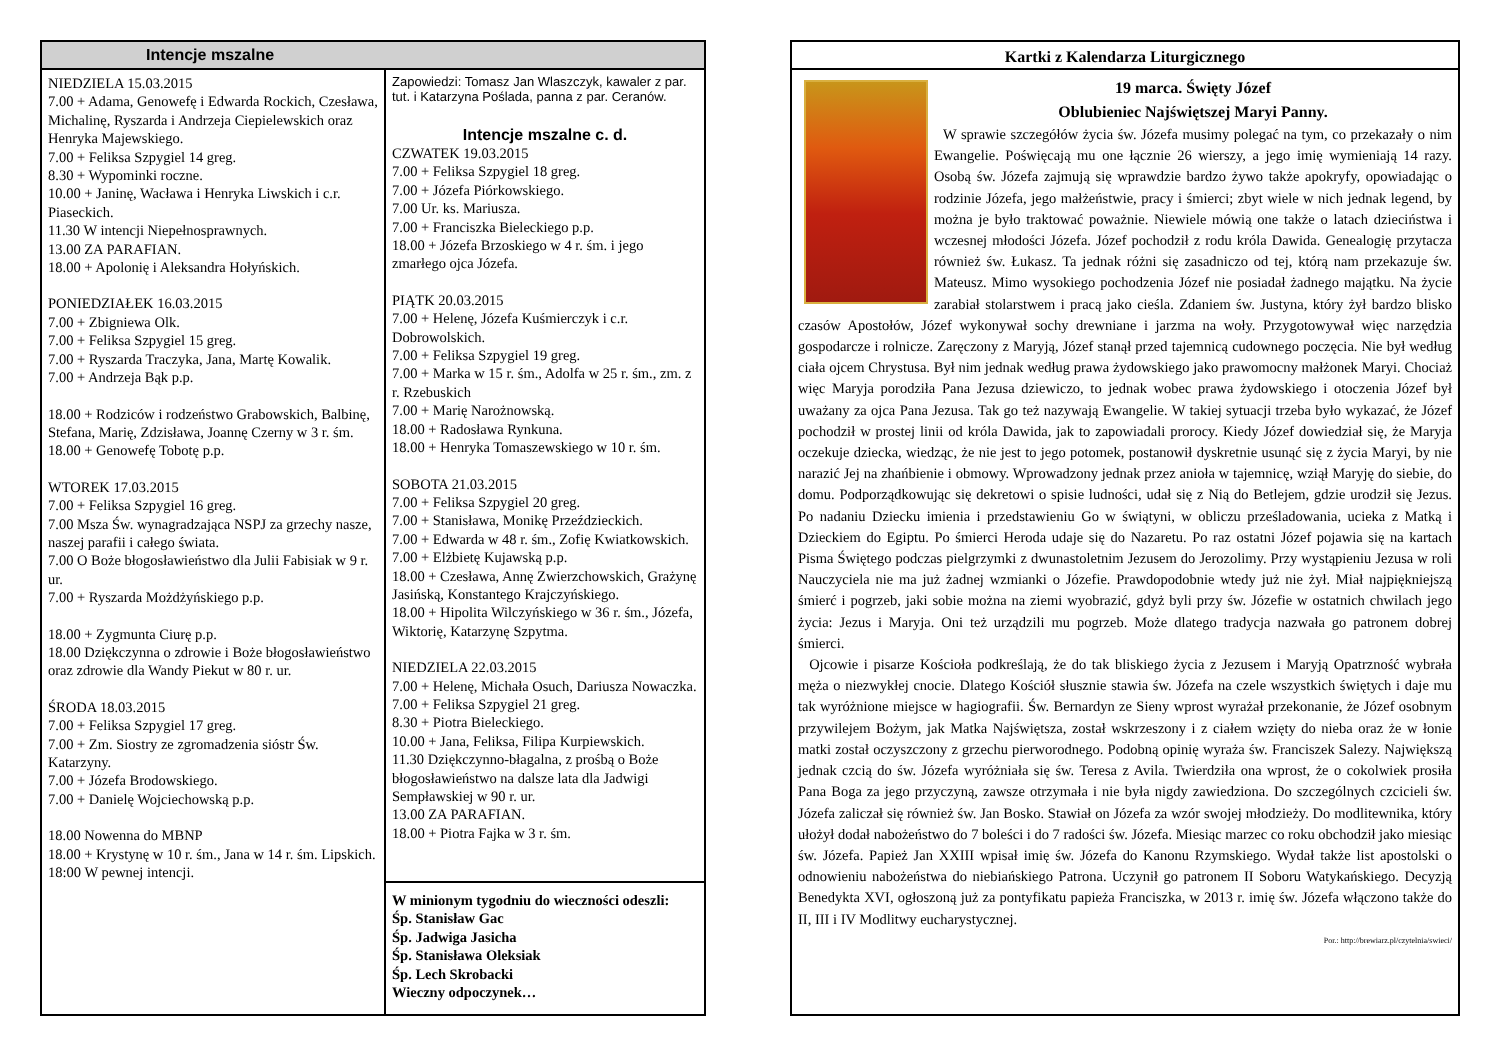Intencje mszalne
NIEDZIELA 15.03.2015
7.00 + Adama, Genowefę i Edwarda Rockich, Czesława, Michalinę, Ryszarda i Andrzeja Ciepielewskich oraz Henryka Majewskiego.
7.00 + Feliksa Szpygiel 14 greg.
8.30 + Wypominki roczne.
10.00 + Janinę, Wacława i Henryka Liwskich i c.r. Piaseckich.
11.30 W intencji Niepełnosprawnych.
13.00 ZA PARAFIAN.
18.00 + Apolonię i Aleksandra Hołyńskich.
PONIEDZIAŁEK 16.03.2015
7.00 + Zbigniewa Olk.
7.00 + Feliksa Szpygiel 15 greg.
7.00 + Ryszarda Traczyka, Jana, Martę Kowalik.
7.00 + Andrzeja Bąk p.p.
18.00 + Rodziców i rodzeństwo Grabowskich, Balbinę, Stefana, Marię, Zdzisława, Joannę Czerny w 3 r. śm.
18.00 + Genowefę Tobotę p.p.
WTOREK 17.03.2015
7.00 + Feliksa Szpygiel 16 greg.
7.00 Msza Św. wynagradzająca NSPJ za grzechy nasze, naszej parafii i całego świata.
7.00 O Boże błogosławieństwo dla Julii Fabisiak w 9 r. ur.
7.00 + Ryszarda Możdżyńskiego p.p.
18.00 + Zygmunta Ciurę p.p.
18.00 Dziękczynna o zdrowie i Boże błogosławieństwo oraz zdrowie dla Wandy Piekut w 80 r. ur.
ŚRODA 18.03.2015
7.00 + Feliksa Szpygiel 17 greg.
7.00 + Zm. Siostry ze zgromadzenia sióstr Św. Katarzyny.
7.00 + Józefa Brodowskiego.
7.00 + Danielę Wojciechowską p.p.
18.00 Nowenna do MBNP
18.00 + Krystynę w 10 r. śm., Jana w 14 r. śm. Lipskich.
18:00 W pewnej intencji.
Zapowiedzi: Tomasz Jan Wlaszczyk, kawaler z par. tut. i Katarzyna Pośladа, panna z par. Ceranów.
Intencje mszalne c. d.
CZWATEK 19.03.2015
7.00 + Feliksa Szpygiel 18 greg.
7.00 + Józefa Piórkowskiego.
7.00 Ur. ks. Mariusza.
7.00 + Franciszka Bieleckiego p.p.
18.00 + Józefa Brzoskiego w 4 r. śm. i jego zmarłego ojca Józefa.
PIĄTK 20.03.2015
7.00 + Helenę, Józefa Kuśmierczyk i c.r. Dobrowolskich.
7.00 + Feliksa Szpygiel 19 greg.
7.00 + Marka w 15 r. śm., Adolfa w 25 r. śm., zm. z r. Rzebuskich
7.00 + Marię Narożnowską.
18.00 + Radosława Rynkuna.
18.00 + Henryka Tomaszewskiego w 10 r. śm.
SOBOTA 21.03.2015
7.00 + Feliksa Szpygiel 20 greg.
7.00 + Stanisława, Monikę Przeździeckich.
7.00 + Edwarda w 48 r. śm., Zofię Kwiatkowskich.
7.00 + Elżbietę Kujawską p.p.
18.00 + Czesława, Annę Zwierzchowskich, Grażynę Jasińską, Konstantego Krajczyńskiego.
18.00 + Hipolita Wilczyńskiego w 36 r. śm., Józefa, Wiktorię, Katarzynę Szpytma.
NIEDZIELA 22.03.2015
7.00 + Helenę, Michała Osuch, Dariusza Nowaczka.
7.00 + Feliksa Szpygiel 21 greg.
8.30 + Piotra Bieleckiego.
10.00 + Jana, Feliksa, Filipa Kurpiewskich.
11.30 Dziękczynno-błagalna, z prośbą o Boże błogosławieństwo na dalsze lata dla Jadwigi Sempławskiej w 90 r. ur.
13.00 ZA PARAFIAN.
18.00 + Piotra Fajka w 3 r. śm.
W minionym tygodniu do wieczności odeszli:
Śp. Stanisław Gac
Śp. Jadwiga Jasicha
Śp. Stanisława Oleksiak
Śp. Lech Skrobacki
Wieczny odpoczynek…
Kartki z Kalendarza Liturgicznego
19 marca. Święty Józef
Oblubieniec Najświętszej Maryi Panny.
W sprawie szczegółów życia św. Józefa musimy polegać na tym, co przekazały o nim Ewangelie. Poświęcają mu one łącznie 26 wierszy, a jego imię wymieniają 14 razy. Osobą św. Józefa zajmują się wprawdzie bardzo żywo także apokryfy, opowiadając o rodzinie Józefa, jego małżeństwie, pracy i śmierci; zbyt wiele w nich jednak legend, by można je było traktować poważnie. Niewiele mówią one także o latach dzieciństwa i wczesnej młodości Józefa. Józef pochodził z rodu króla Dawida. Genealogię przytacza również św. Łukasz. Ta jednak różni się zasadniczo od tej, którą nam przekazuje św. Mateusz. Mimo wysokiego pochodzenia Józef nie posiadał żadnego majątku. Na życie zarabiał stolarstwem i pracą jako cieśla. Zdaniem św. Justyna, który żył bardzo blisko czasów Apostołów, Józef wykonywał sochy drewniane i jarzma na woły. Przygotowywał więc narzędzia gospodarcze i rolnicze. Zaręczony z Maryją, Józef stanął przed tajemnicą cudownego poczęcia. Nie był według ciała ojcem Chrystusa. Był nim jednak według prawa żydowskiego jako prawomocny małżonek Maryi. Chociaż więc Maryja porodziła Pana Jezusa dziewiczo, to jednak wobec prawa żydowskiego i otoczenia Józef był uważany za ojca Pana Jezusa. Tak go też nazywają Ewangelie. W takiej sytuacji trzeba było wykazać, że Józef pochodził w prostej linii od króla Dawida, jak to zapowiadali prorocy. Kiedy Józef dowiedział się, że Maryja oczekuje dziecka, wiedząc, że nie jest to jego potomek, postanowił dyskretnie usunąć się z życia Maryi, by nie narazić Jej na zhańbienie i obmowy. Wprowadzony jednak przez anioła w tajemnicę, wziął Maryję do siebie, do domu. Podporządkowując się dekretowi o spisie ludności, udał się z Nią do Betlejem, gdzie urodził się Jezus. Po nadaniu Dziecku imienia i przedstawieniu Go w świątyni, w obliczu prześladowania, ucieka z Matką i Dzieckiem do Egiptu. Po śmierci Heroda udaje się do Nazaretu. Po raz ostatni Józef pojawia się na kartach Pisma Świętego podczas pielgrzymki z dwunastoletnim Jezusem do Jerozolimy. Przy wystąpieniu Jezusa w roli Nauczyciela nie ma już żadnej wzmianki o Józefie. Prawdopodobnie wtedy już nie żył. Miał najpiękniejszą śmierć i pogrzeb, jaki sobie można na ziemi wyobrazić, gdyż byli przy św. Józefie w ostatnich chwilach jego życia: Jezus i Maryja. Oni też urządzili mu pogrzeb. Może dlatego tradycja nazwała go patronem dobrej śmierci.
Ojcowie i pisarze Kościoła podkreślają, że do tak bliskiego życia z Jezusem i Maryją Opatrzność wybrała męża o niezwykłej cnocie. Dlatego Kościół słusznie stawia św. Józefa na czele wszystkich świętych i daje mu tak wyróżnione miejsce w hagiografii. Św. Bernardyn ze Sieny wprost wyrażał przekonanie, że Józef osobnym przywilejem Bożym, jak Matka Najświętsza, został wskrzeszony i z ciałem wzięty do nieba oraz że w łonie matki został oczyszczony z grzechu pierworodnego. Podobną opinię wyraża św. Franciszek Salezy. Największą jednak czcią do św. Józefa wyróżniała się św. Teresa z Avila. Twierdziła ona wprost, że o cokolwiek prosiła Pana Boga za jego przyczyną, zawsze otrzymała i nie była nigdy zawiedziona. Do szczególnych czcicieli św. Józefa zaliczał się również św. Jan Bosko. Stawiał on Józefa za wzór swojej młodzieży. Do modlitewnika, który ułożył dodał nabożeństwo do 7 boleści i do 7 radości św. Józefa. Miesiąc marzec co roku obchodził jako miesiąc św. Józefa. Papież Jan XXIII wpisał imię św. Józefa do Kanonu Rzymskiego. Wydał także list apostolski o odnowieniu nabożeństwa do niebiańskiego Patrona. Uczynił go patronem II Soboru Watykańskiego. Decyzją Benedykta XVI, ogłoszoną już za pontyfikatu papieża Franciszka, w 2013 r. imię św. Józefa włączono także do II, III i IV Modlitwy eucharystycznej.
Por.: http://brewiarz.pl/czytelnia/swieci/